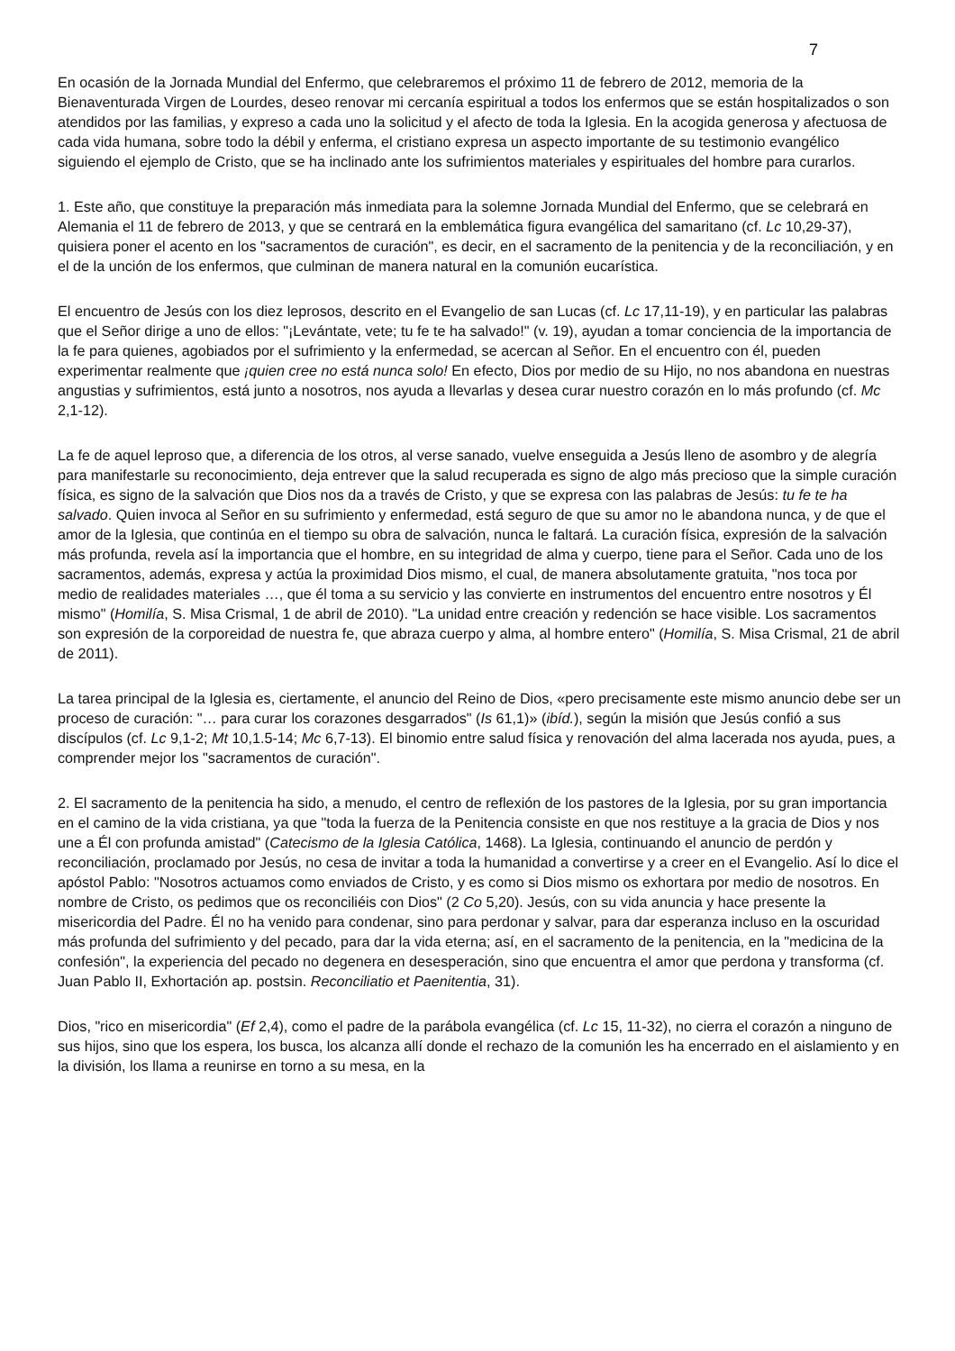7
En ocasión de la Jornada Mundial del Enfermo, que celebraremos el próximo 11 de febrero de 2012, memoria de la Bienaventurada Virgen de Lourdes, deseo renovar mi cercanía espiritual a todos los enfermos que se están hospitalizados o son atendidos por las familias, y expreso a cada uno la solicitud y el afecto de toda la Iglesia. En la acogida generosa y afectuosa de cada vida humana, sobre todo la débil y enferma, el cristiano expresa un aspecto importante de su testimonio evangélico siguiendo el ejemplo de Cristo, que se ha inclinado ante los sufrimientos materiales y espirituales del hombre para curarlos.
1. Este año, que constituye la preparación más inmediata para la solemne Jornada Mundial del Enfermo, que se celebrará en Alemania el 11 de febrero de 2013, y que se centrará en la emblemática figura evangélica del samaritano (cf. Lc 10,29-37), quisiera poner el acento en los "sacramentos de curación", es decir, en el sacramento de la penitencia y de la reconciliación, y en el de la unción de los enfermos, que culminan de manera natural en la comunión eucarística.
El encuentro de Jesús con los diez leprosos, descrito en el Evangelio de san Lucas (cf. Lc 17,11-19), y en particular las palabras que el Señor dirige a uno de ellos: "¡Levántate, vete; tu fe te ha salvado!" (v. 19), ayudan a tomar conciencia de la importancia de la fe para quienes, agobiados por el sufrimiento y la enfermedad, se acercan al Señor. En el encuentro con él, pueden experimentar realmente que ¡quien cree no está nunca solo! En efecto, Dios por medio de su Hijo, no nos abandona en nuestras angustias y sufrimientos, está junto a nosotros, nos ayuda a llevarlas y desea curar nuestro corazón en lo más profundo (cf. Mc 2,1-12).
La fe de aquel leproso que, a diferencia de los otros, al verse sanado, vuelve enseguida a Jesús lleno de asombro y de alegría para manifestarle su reconocimiento, deja entrever que la salud recuperada es signo de algo más precioso que la simple curación física, es signo de la salvación que Dios nos da a través de Cristo, y que se expresa con las palabras de Jesús: tu fe te ha salvado. Quien invoca al Señor en su sufrimiento y enfermedad, está seguro de que su amor no le abandona nunca, y de que el amor de la Iglesia, que continúa en el tiempo su obra de salvación, nunca le faltará. La curación física, expresión de la salvación más profunda, revela así la importancia que el hombre, en su integridad de alma y cuerpo, tiene para el Señor. Cada uno de los sacramentos, además, expresa y actúa la proximidad Dios mismo, el cual, de manera absolutamente gratuita, "nos toca por medio de realidades materiales …, que él toma a su servicio y las convierte en instrumentos del encuentro entre nosotros y Él mismo" (Homilía, S. Misa Crismal, 1 de abril de 2010). "La unidad entre creación y redención se hace visible. Los sacramentos son expresión de la corporeidad de nuestra fe, que abraza cuerpo y alma, al hombre entero" (Homilía, S. Misa Crismal, 21 de abril de 2011).
La tarea principal de la Iglesia es, ciertamente, el anuncio del Reino de Dios, «pero precisamente este mismo anuncio debe ser un proceso de curación: "… para curar los corazones desgarrados" (Is 61,1)» (ibíd.), según la misión que Jesús confió a sus discípulos (cf. Lc 9,1-2; Mt 10,1.5-14; Mc 6,7-13). El binomio entre salud física y renovación del alma lacerada nos ayuda, pues, a comprender mejor los "sacramentos de curación".
2. El sacramento de la penitencia ha sido, a menudo, el centro de reflexión de los pastores de la Iglesia, por su gran importancia en el camino de la vida cristiana, ya que "toda la fuerza de la Penitencia consiste en que nos restituye a la gracia de Dios y nos une a Él con profunda amistad" (Catecismo de la Iglesia Católica, 1468). La Iglesia, continuando el anuncio de perdón y reconciliación, proclamado por Jesús, no cesa de invitar a toda la humanidad a convertirse y a creer en el Evangelio. Así lo dice el apóstol Pablo: "Nosotros actuamos como enviados de Cristo, y es como si Dios mismo os exhortara por medio de nosotros. En nombre de Cristo, os pedimos que os reconciliéis con Dios" (2 Co 5,20). Jesús, con su vida anuncia y hace presente la misericordia del Padre. Él no ha venido para condenar, sino para perdonar y salvar, para dar esperanza incluso en la oscuridad más profunda del sufrimiento y del pecado, para dar la vida eterna; así, en el sacramento de la penitencia, en la "medicina de la confesión", la experiencia del pecado no degenera en desesperación, sino que encuentra el amor que perdona y transforma (cf. Juan Pablo II, Exhortación ap. postsin. Reconciliatio et Paenitentia, 31).
Dios, "rico en misericordia" (Ef 2,4), como el padre de la parábola evangélica (cf. Lc 15, 11-32), no cierra el corazón a ninguno de sus hijos, sino que los espera, los busca, los alcanza allí donde el rechazo de la comunión les ha encerrado en el aislamiento y en la división, los llama a reunirse en torno a su mesa, en la